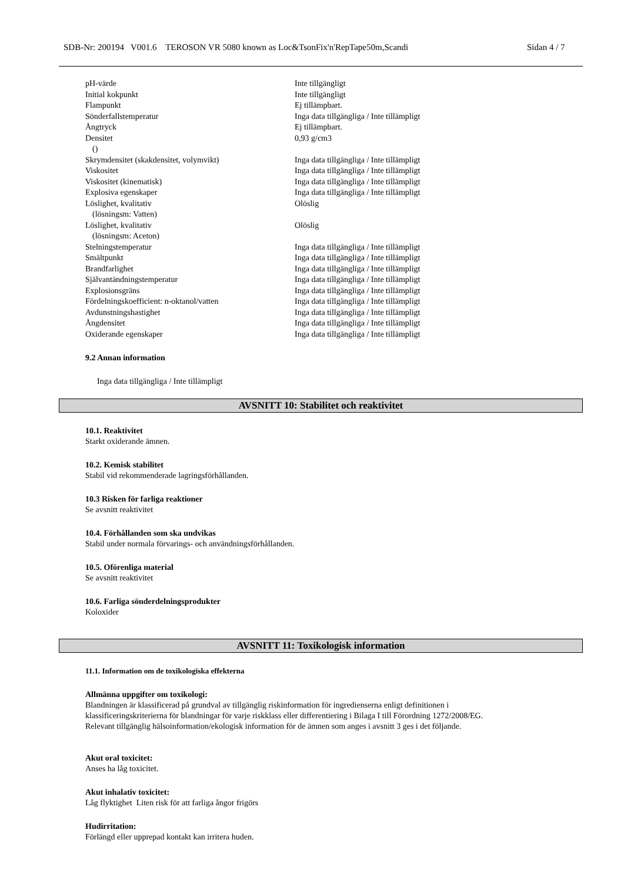SDB-Nr: 200194 V001.6 TEROSON VR 5080 known as Loc&TsonFix'n'RepTape50m,Scandi Sidan 4 / 7
| pH-värde | Inte tillgängligt |
| Initial kokpunkt | Inte tillgängligt |
| Flampunkt | Ej tillämpbart. |
| Sönderfallstemperatur | Inga data tillgängliga / Inte tillämpligt |
| Ångtryck | Ej tillämpbart. |
| Densitet () | 0,93 g/cm3 |
| Skrymdensitet (skakdensitet, volymvikt) | Inga data tillgängliga / Inte tillämpligt |
| Viskositet | Inga data tillgängliga / Inte tillämpligt |
| Viskositet (kinematisk) | Inga data tillgängliga / Inte tillämpligt |
| Explosiva egenskaper | Inga data tillgängliga / Inte tillämpligt |
| Löslighet, kvalitativ (lösningsm: Vatten) | Olöslig |
| Löslighet, kvalitativ (lösningsm: Aceton) | Olöslig |
| Stelningstemperatur | Inga data tillgängliga / Inte tillämpligt |
| Smältpunkt | Inga data tillgängliga / Inte tillämpligt |
| Brandfarlighet | Inga data tillgängliga / Inte tillämpligt |
| Självantändningstemperatur | Inga data tillgängliga / Inte tillämpligt |
| Explosionsgräns | Inga data tillgängliga / Inte tillämpligt |
| Fördelningskoefficient: n-oktanol/vatten | Inga data tillgängliga / Inte tillämpligt |
| Avdunstningshastighet | Inga data tillgängliga / Inte tillämpligt |
| Ångdensitet | Inga data tillgängliga / Inte tillämpligt |
| Oxiderande egenskaper | Inga data tillgängliga / Inte tillämpligt |
9.2 Annan information
Inga data tillgängliga / Inte tillämpligt
AVSNITT 10: Stabilitet och reaktivitet
10.1. Reaktivitet
Starkt oxiderande ämnen.
10.2. Kemisk stabilitet
Stabil vid rekommenderade lagringsförhållanden.
10.3 Risken för farliga reaktioner
Se avsnitt reaktivitet
10.4. Förhållanden som ska undvikas
Stabil under normala förvarings- och användningsförhållanden.
10.5. Oförenliga material
Se avsnitt reaktivitet
10.6. Farliga sönderdelningsprodukter
Koloxider
AVSNITT 11: Toxikologisk information
11.1. Information om de toxikologiska effekterna
Allmänna uppgifter om toxikologi:
Blandningen är klassificerad på grundval av tillgänglig riskinformation för ingredienserna enligt definitionen i
klassificeringskriterierna för blandningar för varje riskklass eller differentiering i Bilaga I till Förordning 1272/2008/EG.
Relevant tillgänglig hälsoinformation/ekologisk information för de ämnen som anges i avsnitt 3 ges i det följande.
Akut oral toxicitet:
Anses ha låg toxicitet.
Akut inhalativ toxicitet:
Låg flyktighet Liten risk för att farliga ångor frigörs
Hudirritation:
Förlängd eller upprepad kontakt kan irritera huden.